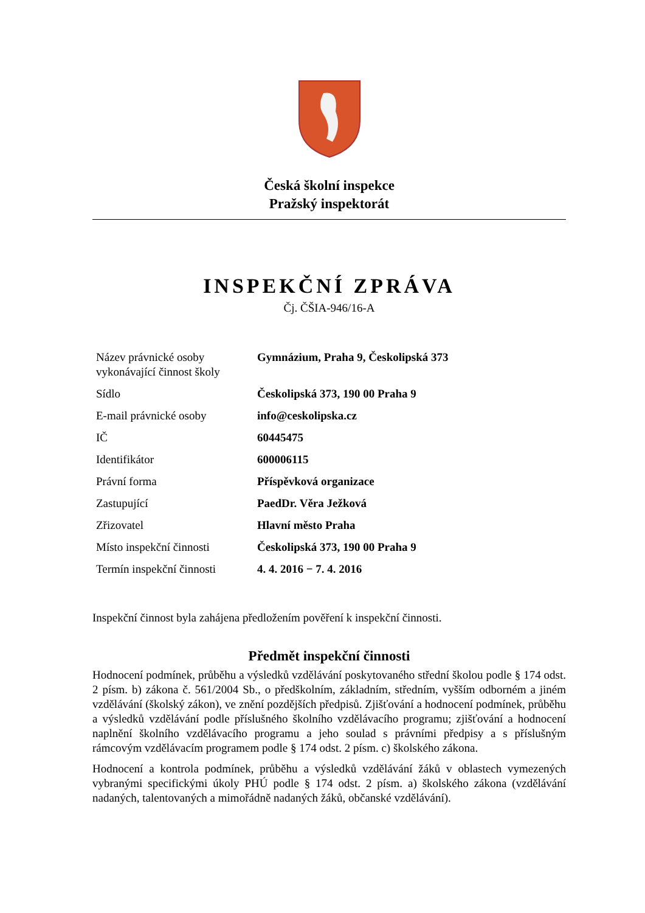Česká školní inspekce
Pražský inspektorát
INSPEKČNÍ ZPRÁVA
Čj. ČŠIA-946/16-A
| Název právnické osoby vykonávající činnost školy | Gymnázium, Praha 9, Českolipská 373 |
| Sídlo | Českolipská 373, 190 00 Praha 9 |
| E-mail právnické osoby | info@ceskolipska.cz |
| IČ | 60445475 |
| Identifikátor | 600006115 |
| Právní forma | Příspěvková organizace |
| Zastupující | PaedDr. Věra Ježková |
| Zřizovatel | Hlavní město Praha |
| Místo inspekční činnosti | Českolipská 373, 190 00 Praha 9 |
| Termín inspekční činnosti | 4. 4. 2016 − 7. 4. 2016 |
Inspekční činnost byla zahájena předložením pověření k inspekční činnosti.
Předmět inspekční činnosti
Hodnocení podmínek, průběhu a výsledků vzdělávání poskytovaného střední školou podle § 174 odst. 2 písm. b) zákona č. 561/2004 Sb., o předškolním, základním, středním, vyšším odborném a jiném vzdělávání (školský zákon), ve znění pozdějších předpisů. Zjišťování a hodnocení podmínek, průběhu a výsledků vzdělávání podle příslušného školního vzdělávacího programu; zjišťování a hodnocení naplnění školního vzdělávacího programu a jeho soulad s právními předpisy a s příslušným rámcovým vzdělávacím programem podle § 174 odst. 2 písm. c) školského zákona.
Hodnocení a kontrola podmínek, průběhu a výsledků vzdělávání žáků v oblastech vymezených vybranými specifickými úkoly PHÚ podle § 174 odst. 2 písm. a) školského zákona (vzdělávání nadaných, talentovaných a mimořádně nadaných žáků, občanské vzdělávání).